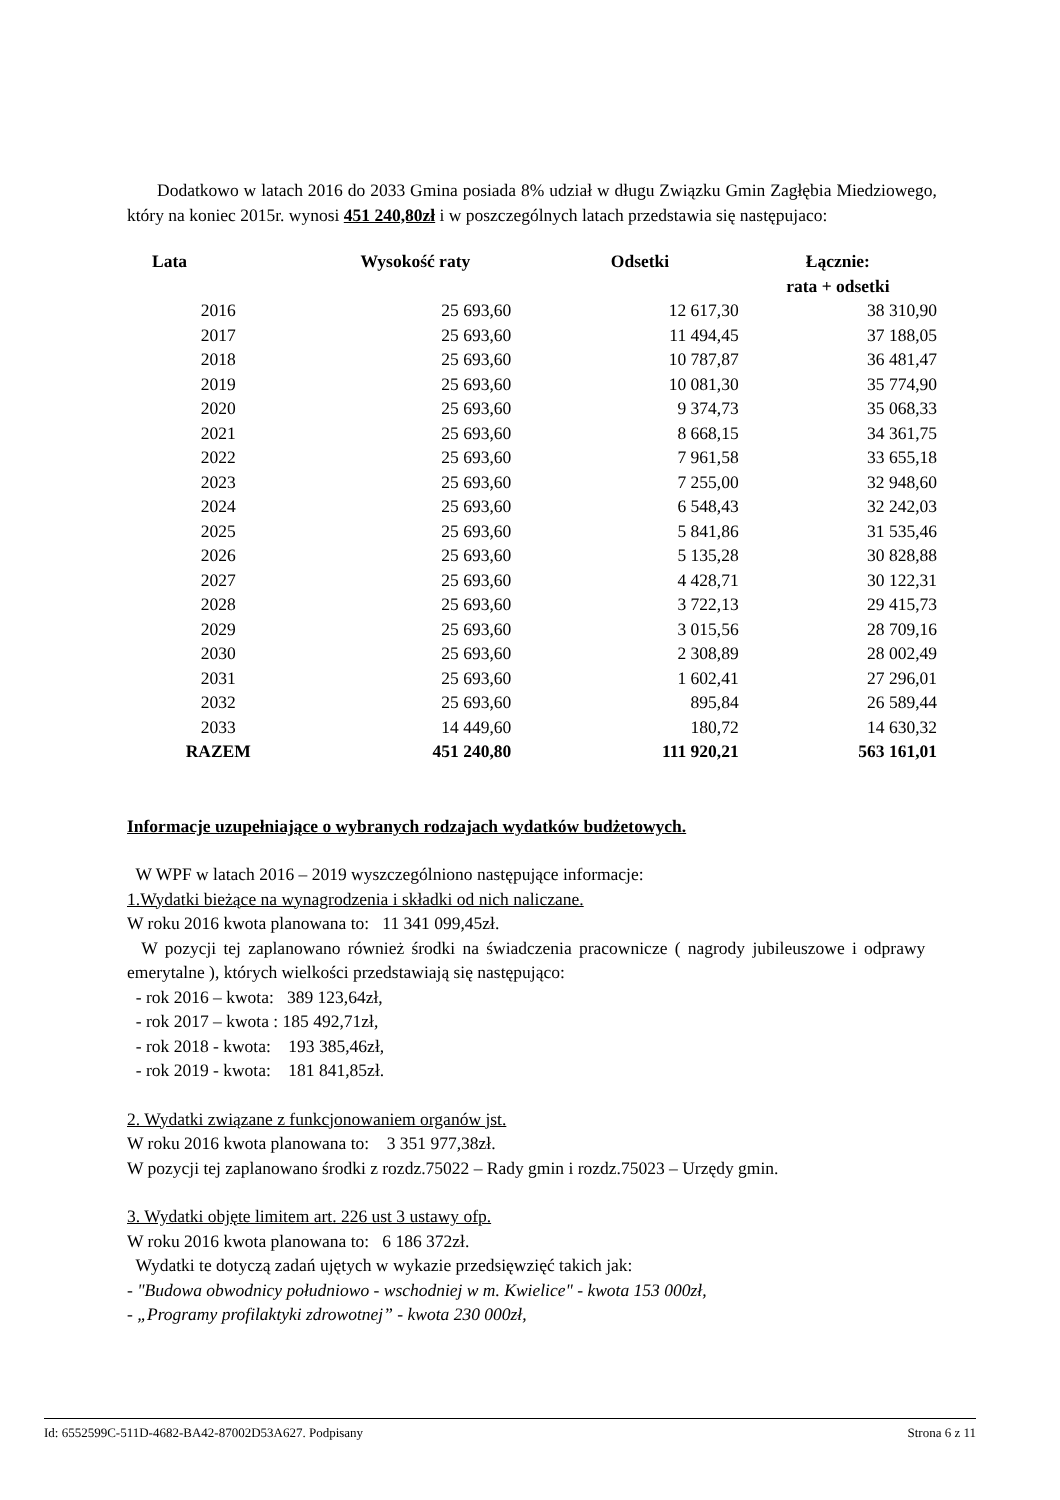Dodatkowo w latach 2016 do 2033 Gmina posiada 8% udział w długu Związku Gmin Zagłębia Miedziowego, który na koniec 2015r. wynosi 451 240,80zł i w poszczególnych latach przedstawia się następujaco:
| Lata | Wysokość raty | Odsetki | Łącznie: rata + odsetki |
| --- | --- | --- | --- |
| 2016 | 25 693,60 | 12 617,30 | 38 310,90 |
| 2017 | 25 693,60 | 11 494,45 | 37 188,05 |
| 2018 | 25 693,60 | 10 787,87 | 36 481,47 |
| 2019 | 25 693,60 | 10 081,30 | 35 774,90 |
| 2020 | 25 693,60 | 9 374,73 | 35 068,33 |
| 2021 | 25 693,60 | 8 668,15 | 34 361,75 |
| 2022 | 25 693,60 | 7 961,58 | 33 655,18 |
| 2023 | 25 693,60 | 7 255,00 | 32 948,60 |
| 2024 | 25 693,60 | 6 548,43 | 32 242,03 |
| 2025 | 25 693,60 | 5 841,86 | 31 535,46 |
| 2026 | 25 693,60 | 5 135,28 | 30 828,88 |
| 2027 | 25 693,60 | 4 428,71 | 30 122,31 |
| 2028 | 25 693,60 | 3 722,13 | 29 415,73 |
| 2029 | 25 693,60 | 3 015,56 | 28 709,16 |
| 2030 | 25 693,60 | 2 308,89 | 28 002,49 |
| 2031 | 25 693,60 | 1 602,41 | 27 296,01 |
| 2032 | 25 693,60 | 895,84 | 26 589,44 |
| 2033 | 14 449,60 | 180,72 | 14 630,32 |
| RAZEM | 451 240,80 | 111 920,21 | 563 161,01 |
Informacje uzupełniające o wybranych rodzajach wydatków budżetowych.
W WPF w latach 2016 – 2019 wyszczególniono następujące informacje:
1.Wydatki bieżące na wynagrodzenia i składki od nich naliczane.
W roku 2016 kwota planowana to: 11 341 099,45zł.
W pozycji tej zaplanowano również środki na świadczenia pracownicze ( nagrody jubileuszowe i odprawy emerytalne ), których wielkości przedstawiają się następująco:
- rok 2016 – kwota: 389 123,64zł,
- rok 2017 – kwota : 185 492,71zł,
- rok 2018 - kwota: 193 385,46zł,
- rok 2019 - kwota: 181 841,85zł.
2. Wydatki związane z funkcjonowaniem organów jst.
W roku 2016 kwota planowana to: 3 351 977,38zł.
W pozycji tej zaplanowano środki z rozdz.75022 – Rady gmin i rozdz.75023 – Urzędy gmin.
3. Wydatki objęte limitem art. 226 ust 3 ustawy ofp.
W roku 2016 kwota planowana to: 6 186 372zł.
Wydatki te dotyczą zadań ujętych w wykazie przedsięwzięć takich jak:
- "Budowa obwodnicy południowo - wschodniej w m. Kwielice" - kwota 153 000zł,
- „Programy profilaktyki zdrowotnej” - kwota 230 000zł,
Id: 6552599C-511D-4682-BA42-87002D53A627. Podpisany Strona 6 z 11